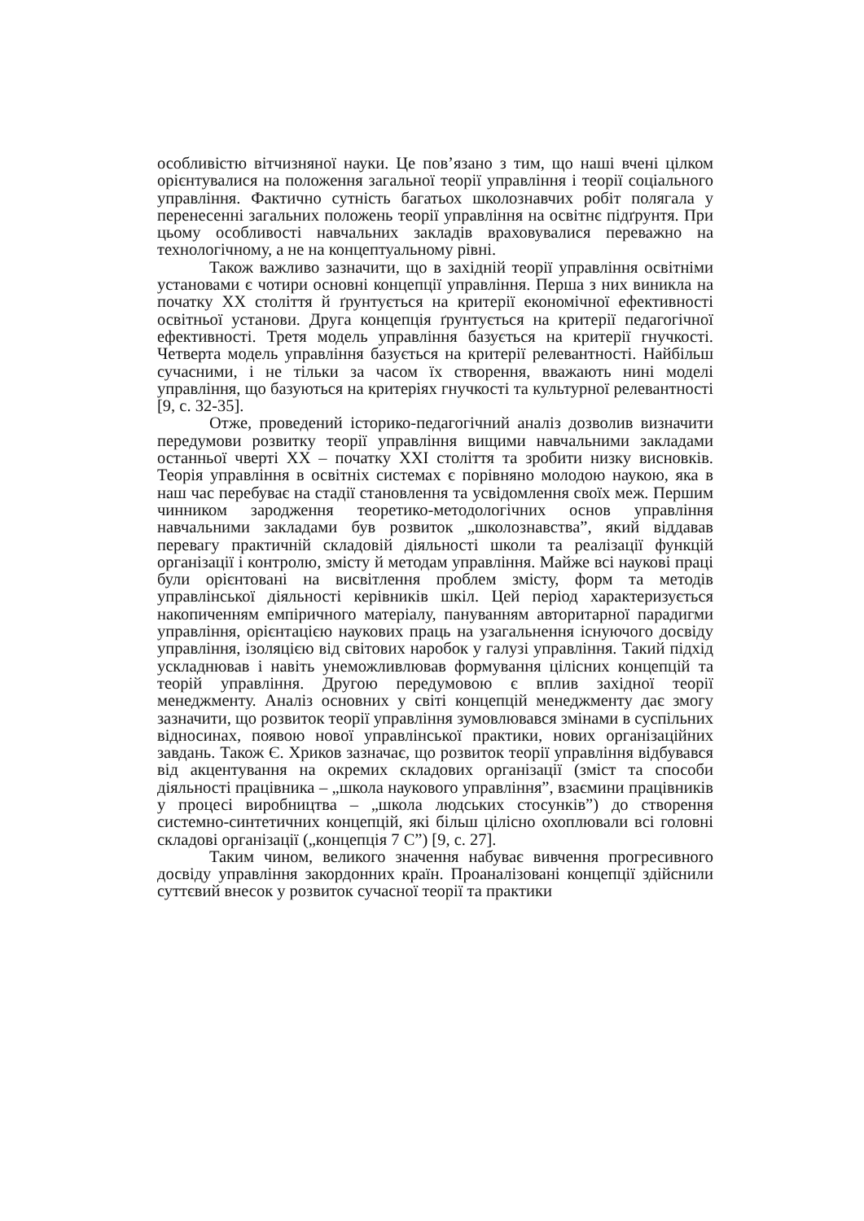особливістю вітчизняної науки. Це пов’язано з тим, що наші вчені цілком орієнтувалися на положення загальної теорії управління і теорії соціального управління. Фактично сутність багатьох школознавчих робіт полягала у перенесенні загальних положень теорії управління на освітнє підґрунтя. При цьому особливості навчальних закладів враховувалися переважно на технологічному, а не на концептуальному рівні.
Також важливо зазначити, що в західній теорії управління освітніми установами є чотири основні концепції управління. Перша з них виникла на початку XX століття й ґрунтується на критерії економічної ефективності освітньої установи. Друга концепція ґрунтується на критерії педагогічної ефективності. Третя модель управління базується на критерії гнучкості. Четверта модель управління базується на критерії релевантності. Найбільш сучасними, і не тільки за часом їх створення, вважають нині моделі управління, що базуються на критеріях гнучкості та культурної релевантності [9, с. 32-35].
Отже, проведений історико-педагогічний аналіз дозволив визначити передумови розвитку теорії управління вищими навчальними закладами останньої чверті XX – початку XXI століття та зробити низку висновків. Теорія управління в освітніх системах є порівняно молодою наукою, яка в наш час перебуває на стадії становлення та усвідомлення своїх меж. Першим чинником зародження теоретико-методологічних основ управління навчальними закладами був розвиток „школознавства”, який віддавав перевагу практичній складовій діяльності школи та реалізації функцій організації і контролю, змісту й методам управління. Майже всі наукові праці були орієнтовані на висвітлення проблем змісту, форм та методів управлінської діяльності керівників шкіл. Цей період характеризується накопиченням емпіричного матеріалу, пануванням авторитарної парадигми управління, орієнтацією наукових праць на узагальнення існуючого досвіду управління, ізоляцією від світових наробок у галузі управління. Такий підхід ускладнював і навіть унеможливлював формування цілісних концепцій та теорій управління. Другою передумовою є вплив західної теорії менеджменту. Аналіз основних у світі концепцій менеджменту дає змогу зазначити, що розвиток теорії управління зумовлювався змінами в суспільних відносинах, появою нової управлінської практики, нових організаційних завдань. Також Є. Хриков зазначає, що розвиток теорії управління відбувався від акцентування на окремих складових організації (зміст та способи діяльності працівника – „школа наукового управління”, взаємини працівників у процесі виробництва – „школа людських стосунків”) до створення системно-синтетичних концепцій, які більш цілісно охоплювали всі головні складові організації („концепція 7 С”) [9, с. 27].
Таким чином, великого значення набуває вивчення прогресивного досвіду управління закордонних країн. Проаналізовані концепції здійснили суттєвий внесок у розвиток сучасної теорії та практики